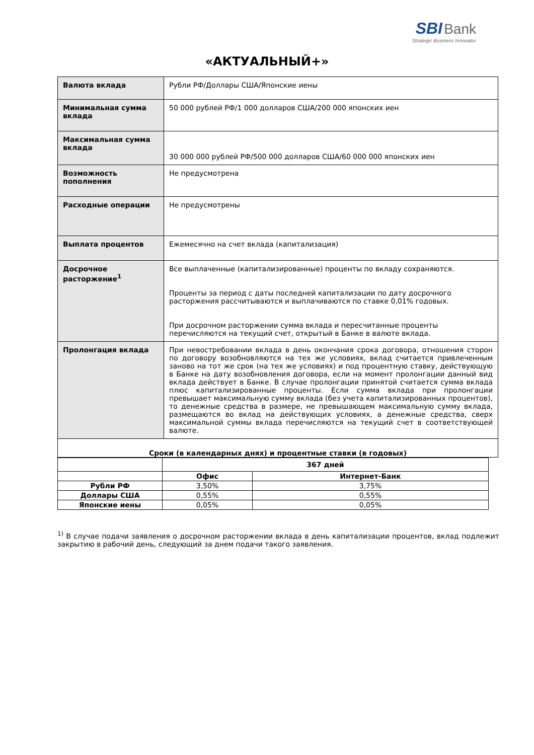SBI Bank
Strategic Business Innovator
«АКТУАЛЬНЫЙ+»
| Валюта вклада | Рубли РФ/Доллары США/Японские иены |
| Минимальная сумма вклада | 50 000 рублей РФ/1 000 долларов США/200 000 японских иен |
| Максимальная сумма вклада | 30 000 000 рублей РФ/500 000 долларов США/60 000 000 японских иен |
| Возможность пополнения | Не предусмотрена |
| Расходные операции | Не предусмотрены |
| Выплата процентов | Ежемесячно на счет вклада (капитализация) |
| Досрочное расторжение<sup>1</sup> | Все выплаченные (капитализированные) проценты по вкладу сохраняются. Проценты за период с даты последней капитализации по дату досрочного расторжения рассчитываются и выплачиваются по ставке 0,01% годовых. При досрочном расторжении сумма вклада и пересчитанные проценты перечисляются на текущий счет, открытый в Банке в валюте вклада. |
| Пролонгация вклада | При невостребовании вклада в день окончания срока договора, отношения сторон по договору возобновляются на тех же условиях, вклад считается привлеченным заново на тот же срок (на тех же условиях) и под процентную ставку, действующую в Банке на дату возобновления договора, если на момент пролонгации данный вид вклада действует в Банке. В случае пролонгации принятой считается сумма вклада плюс капитализированные проценты. Если сумма вклада при пролонгации превышает максимальную сумму вклада (без учета капитализированных процентов), то денежные средства в размере, не превышающем максимальную сумму вклада, размещаются во вклад на действующих условиях, а денежные средства, сверх максимальной суммы вклада перечисляются на текущий счет в соответствующей валюте. |
| Сроки (в календарных днях) и процентные ставки (в годовых) | |
| | 367 дней | |
| --- | --- | --- |
| | Офис | Интернет-Банк |
| Рубли РФ | 3,50% | 3,75% |
| Доллары США | 0,55% | 0,55% |
| Японские иены | 0,05% | 0,05% |
<sup>1)</sup> В случае подачи заявления о досрочном расторжении вклада в день капитализации процентов, вклад подлежит закрытию в рабочий день, следующий за днем подачи такого заявления.